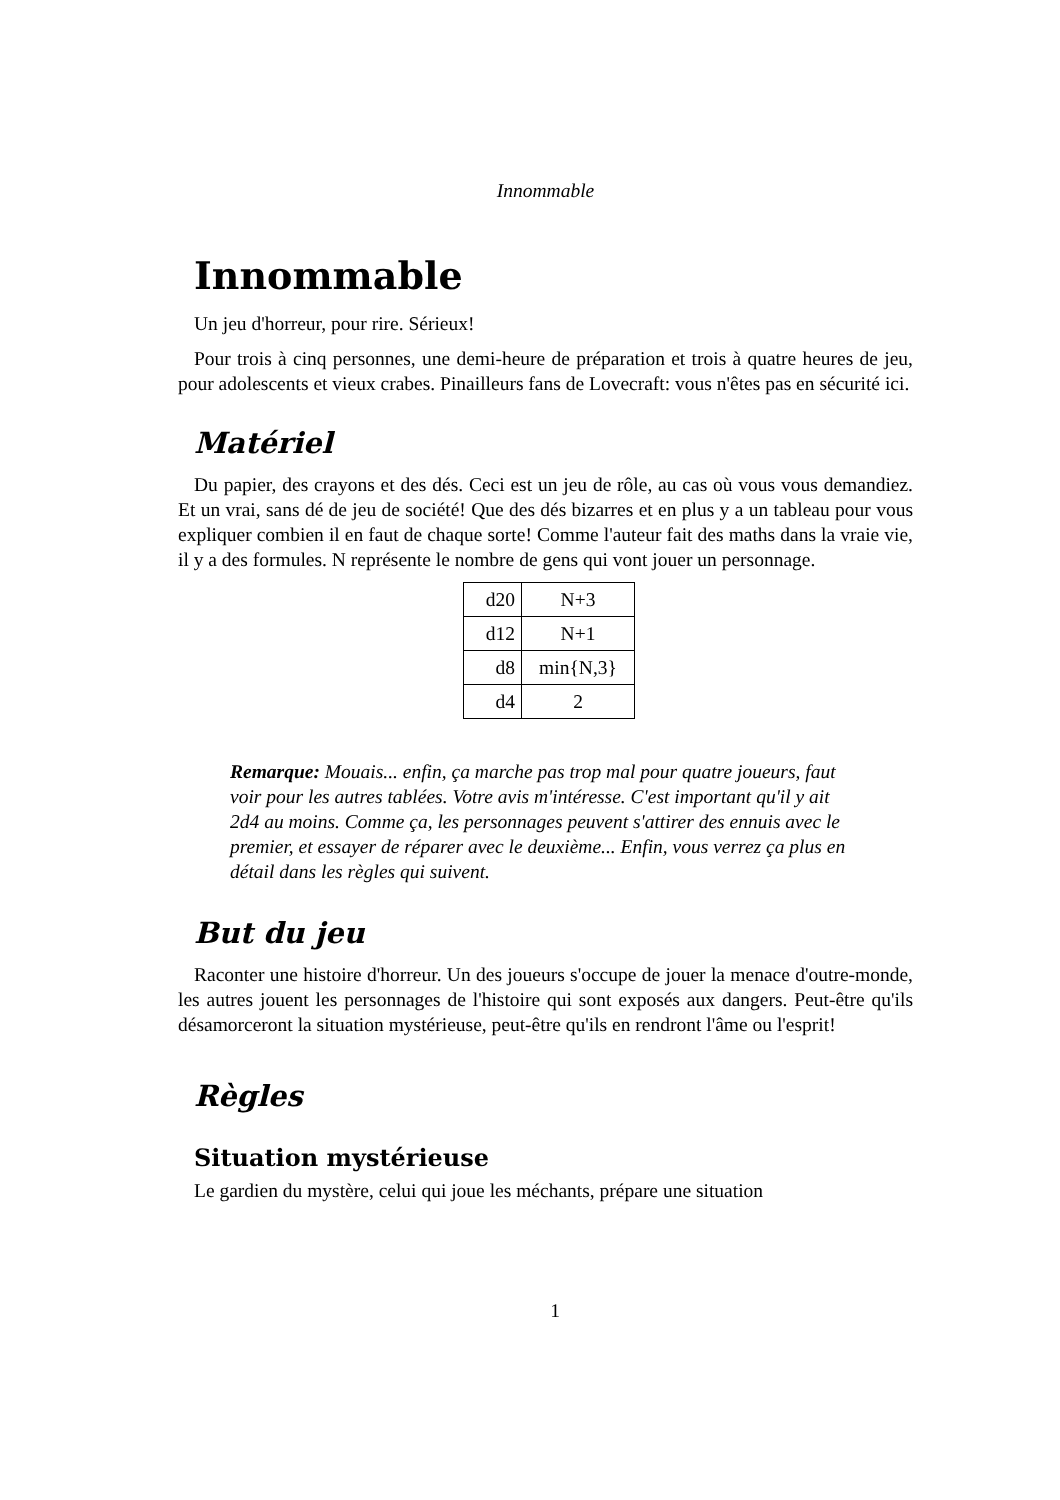Innommable
Innommable
Un jeu d'horreur, pour rire. Sérieux!
Pour trois à cinq personnes, une demi-heure de préparation et trois à quatre heures de jeu, pour adolescents et vieux crabes. Pinailleurs fans de Lovecraft: vous n'êtes pas en sécurité ici.
Matériel
Du papier, des crayons et des dés. Ceci est un jeu de rôle, au cas où vous vous demandiez. Et un vrai, sans dé de jeu de société! Que des dés bizarres et en plus y a un tableau pour vous expliquer combien il en faut de chaque sorte! Comme l'auteur fait des maths dans la vraie vie, il y a des formules. N représente le nombre de gens qui vont jouer un personnage.
| d20 | N+3 |
| d12 | N+1 |
| d8 | min{N,3} |
| d4 | 2 |
Remarque: Mouais... enfin, ça marche pas trop mal pour quatre joueurs, faut voir pour les autres tablées. Votre avis m'intéresse. C'est important qu'il y ait 2d4 au moins. Comme ça, les personnages peuvent s'attirer des ennuis avec le premier, et essayer de réparer avec le deuxième... Enfin, vous verrez ça plus en détail dans les règles qui suivent.
But du jeu
Raconter une histoire d'horreur. Un des joueurs s'occupe de jouer la menace d'outre-monde, les autres jouent les personnages de l'histoire qui sont exposés aux dangers. Peut-être qu'ils désamorceront la situation mystérieuse, peut-être qu'ils en rendront l'âme ou l'esprit!
Règles
Situation mystérieuse
Le gardien du mystère, celui qui joue les méchants, prépare une situation
1